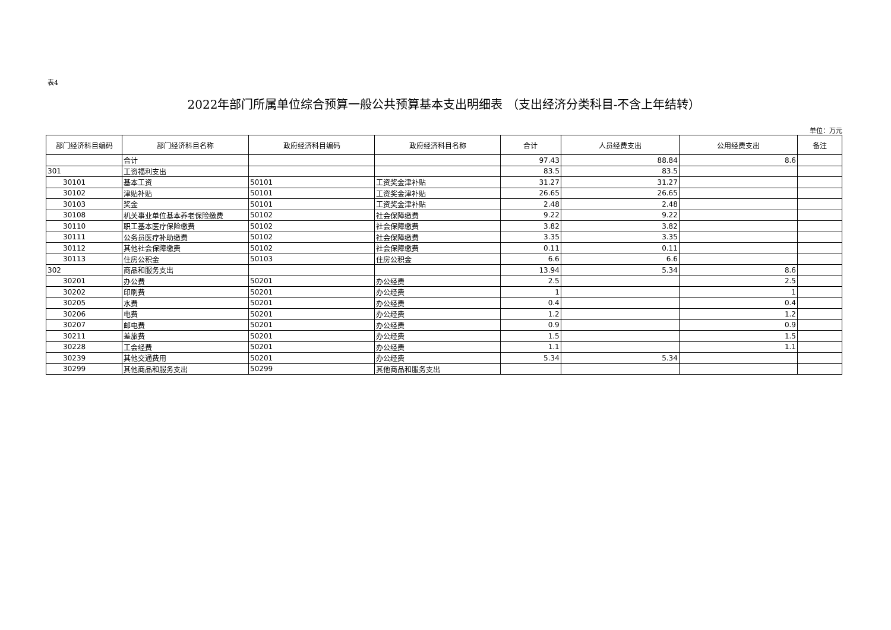表4
2022年部门所属单位综合预算一般公共预算基本支出明细表 （支出经济分类科目-不含上年结转）
单位：万元
| 部门经济科目编码 | 部门经济科目名称 | 政府经济科目编码 | 政府经济科目名称 | 合计 | 人员经费支出 | 公用经费支出 | 备注 |
| --- | --- | --- | --- | --- | --- | --- | --- |
| | 合计 | | | 97.43 | 88.84 | 8.6 | |
| 301 | 工资福利支出 | | | 83.5 | 83.5 | | |
| 30101 | 基本工资 | 50101 | 工资奖金津补贴 | 31.27 | 31.27 | | |
| 30102 | 津贴补贴 | 50101 | 工资奖金津补贴 | 26.65 | 26.65 | | |
| 30103 | 奖金 | 50101 | 工资奖金津补贴 | 2.48 | 2.48 | | |
| 30108 | 机关事业单位基本养老保险缴费 | 50102 | 社会保障缴费 | 9.22 | 9.22 | | |
| 30110 | 职工基本医疗保险缴费 | 50102 | 社会保障缴费 | 3.82 | 3.82 | | |
| 30111 | 公务员医疗补助缴费 | 50102 | 社会保障缴费 | 3.35 | 3.35 | | |
| 30112 | 其他社会保障缴费 | 50102 | 社会保障缴费 | 0.11 | 0.11 | | |
| 30113 | 住房公积金 | 50103 | 住房公积金 | 6.6 | 6.6 | | |
| 302 | 商品和服务支出 | | | 13.94 | 5.34 | 8.6 | |
| 30201 | 办公费 | 50201 | 办公经费 | 2.5 | | 2.5 | |
| 30202 | 印刷费 | 50201 | 办公经费 | 1 | | 1 | |
| 30205 | 水费 | 50201 | 办公经费 | 0.4 | | 0.4 | |
| 30206 | 电费 | 50201 | 办公经费 | 1.2 | | 1.2 | |
| 30207 | 邮电费 | 50201 | 办公经费 | 0.9 | | 0.9 | |
| 30211 | 差旅费 | 50201 | 办公经费 | 1.5 | | 1.5 | |
| 30228 | 工会经费 | 50201 | 办公经费 | 1.1 | | 1.1 | |
| 30239 | 其他交通费用 | 50201 | 办公经费 | 5.34 | 5.34 | | |
| 30299 | 其他商品和服务支出 | 50299 | 其他商品和服务支出 | | | | |